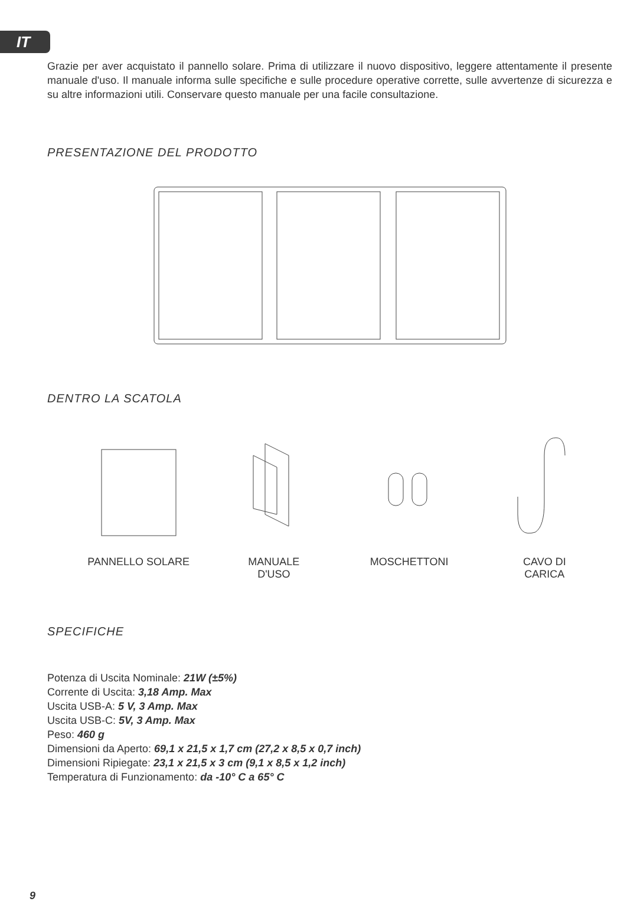IT
Grazie per aver acquistato il pannello solare. Prima di utilizzare il nuovo dispositivo, leggere attentamente il presente manuale d'uso. Il manuale informa sulle specifiche e sulle procedure operative corrette, sulle avvertenze di sicurezza e su altre informazioni utili. Conservare questo manuale per una facile consultazione.
PRESENTAZIONE DEL PRODOTTO
DENTRO LA SCATOLA
PANNELLO SOLARE MANUALE
D'USO
MOSCHETTONI CAVO DI
CARICA
SPECIFICHE
Potenza di Uscita Nominale: 21W (±5%)
Corrente di Uscita: 3,18 Amp. Max
Uscita USB-A: 5 V, 3 Amp. Max
Uscita USB-C: 5V, 3 Amp. Max
Peso: 460 g
Dimensioni da Aperto: 69,1 x 21,5 x 1,7 cm (27,2 x 8,5 x 0,7 inch)
Dimensioni Ripiegate: 23,1 x 21,5 x 3 cm (9,1 x 8,5 x 1,2 inch)
Temperatura di Funzionamento: da -10° C a 65° C
9